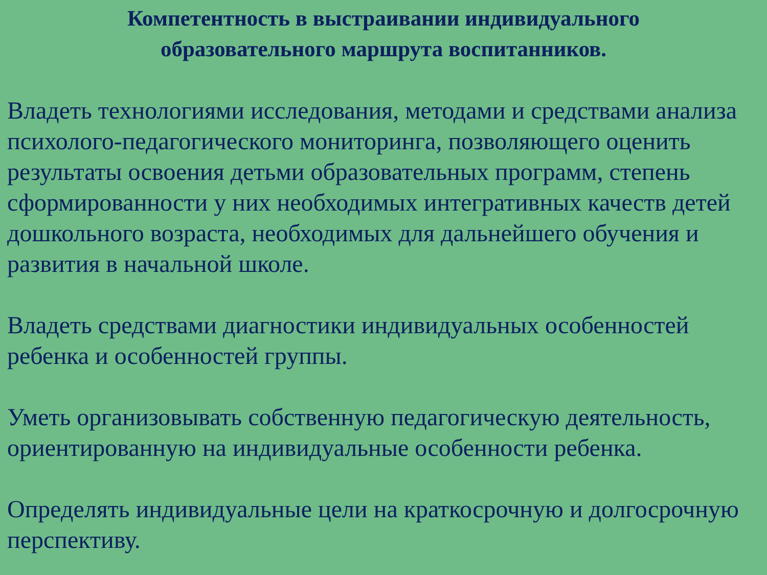Компетентность в выстраивании индивидуального
образовательного маршрута воспитанников.
Владеть технологиями исследования, методами и средствами анализа психолого-педагогического мониторинга, позволяющего оценить результаты освоения детьми образовательных программ, степень сформированности у них необходимых интегративных качеств детей дошкольного возраста, необходимых для дальнейшего обучения и развития в начальной школе.
Владеть средствами диагностики индивидуальных особенностей ребенка и особенностей группы.
Уметь организовывать собственную педагогическую деятельность, ориентированную на индивидуальные особенности ребенка.
Определять индивидуальные цели на краткосрочную и долгосрочную перспективу.